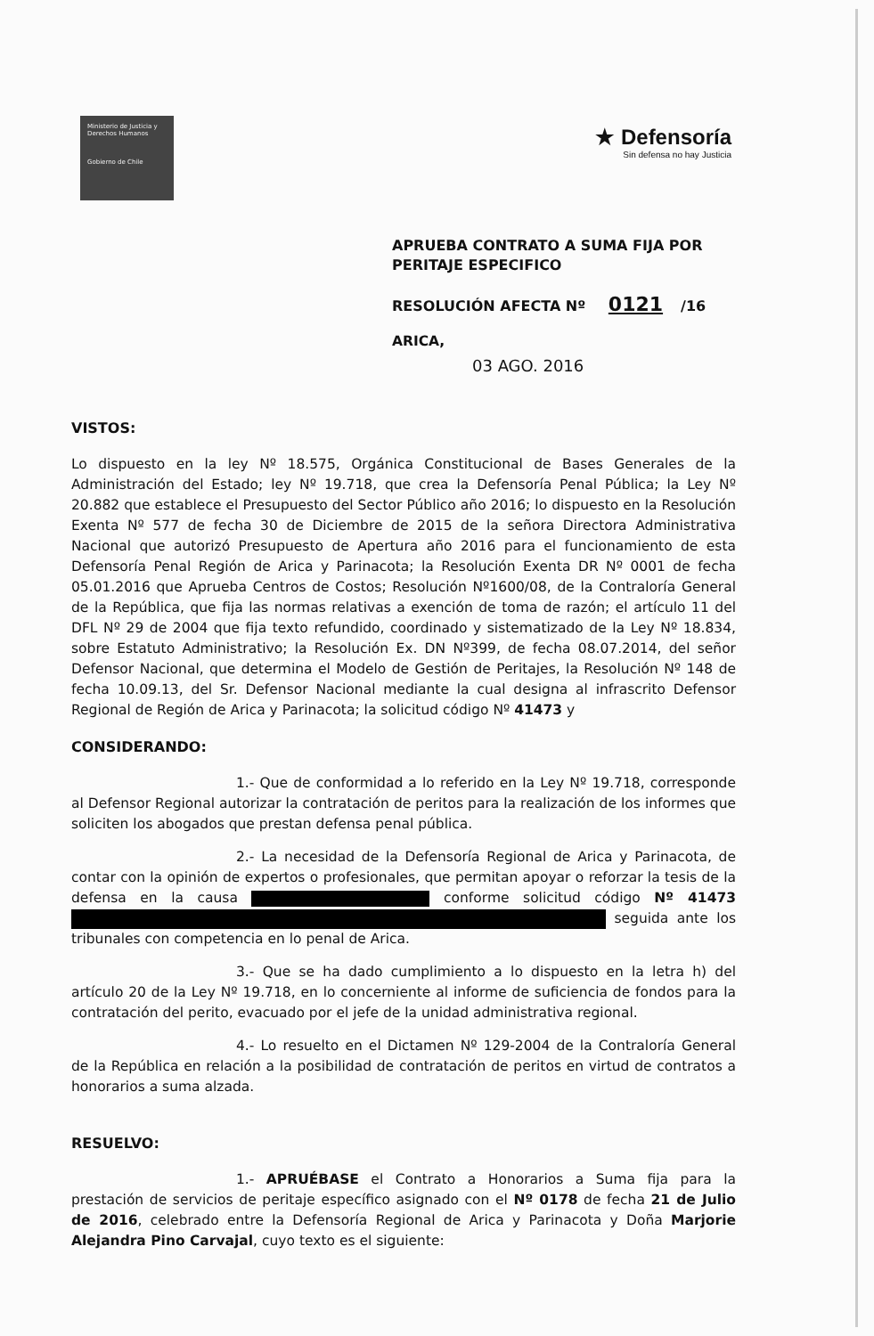Ministerio de Justicia y Derechos Humanos
Gobierno de Chile
★ Defensoría
Sin defensa no hay Justicia
APRUEBA CONTRATO A SUMA FIJA POR
PERITAJE ESPECIFICO
RESOLUCIÓN AFECTA Nº 0121 /16
ARICA,
03 AGO. 2016
VISTOS:
Lo dispuesto en la ley Nº 18.575, Orgánica Constitucional de Bases Generales de la Administración del Estado; ley Nº 19.718, que crea la Defensoría Penal Pública; la Ley Nº 20.882 que establece el Presupuesto del Sector Público año 2016; lo dispuesto en la Resolución Exenta Nº 577 de fecha 30 de Diciembre de 2015 de la señora Directora Administrativa Nacional que autorizó Presupuesto de Apertura año 2016 para el funcionamiento de esta Defensoría Penal Región de Arica y Parinacota; la Resolución Exenta DR Nº 0001 de fecha 05.01.2016 que Aprueba Centros de Costos; Resolución Nº1600/08, de la Contraloría General de la República, que fija las normas relativas a exención de toma de razón; el artículo 11 del DFL Nº 29 de 2004 que fija texto refundido, coordinado y sistematizado de la Ley Nº 18.834, sobre Estatuto Administrativo; la Resolución Ex. DN Nº399, de fecha 08.07.2014, del señor Defensor Nacional, que determina el Modelo de Gestión de Peritajes, la Resolución Nº 148 de fecha 10.09.13, del Sr. Defensor Nacional mediante la cual designa al infrascrito Defensor Regional de Región de Arica y Parinacota; la solicitud código Nº 41473 y
CONSIDERANDO:
1.- Que de conformidad a lo referido en la Ley Nº 19.718, corresponde al Defensor Regional autorizar la contratación de peritos para la realización de los informes que soliciten los abogados que prestan defensa penal pública.
2.- La necesidad de la Defensoría Regional de Arica y Parinacota, de contar con la opinión de expertos o profesionales, que permitan apoyar o reforzar la tesis de la defensa en la causa conforme solicitud código Nº 41473 seguida ante los tribunales con competencia en lo penal de Arica.
3.- Que se ha dado cumplimiento a lo dispuesto en la letra h) del artículo 20 de la Ley Nº 19.718, en lo concerniente al informe de suficiencia de fondos para la contratación del perito, evacuado por el jefe de la unidad administrativa regional.
4.- Lo resuelto en el Dictamen Nº 129-2004 de la Contraloría General de la República en relación a la posibilidad de contratación de peritos en virtud de contratos a honorarios a suma alzada.
RESUELVO:
1.- APRUÉBASE el Contrato a Honorarios a Suma fija para la prestación de servicios de peritaje específico asignado con el Nº 0178 de fecha 21 de Julio de 2016, celebrado entre la Defensoría Regional de Arica y Parinacota y Doña Marjorie Alejandra Pino Carvajal, cuyo texto es el siguiente: